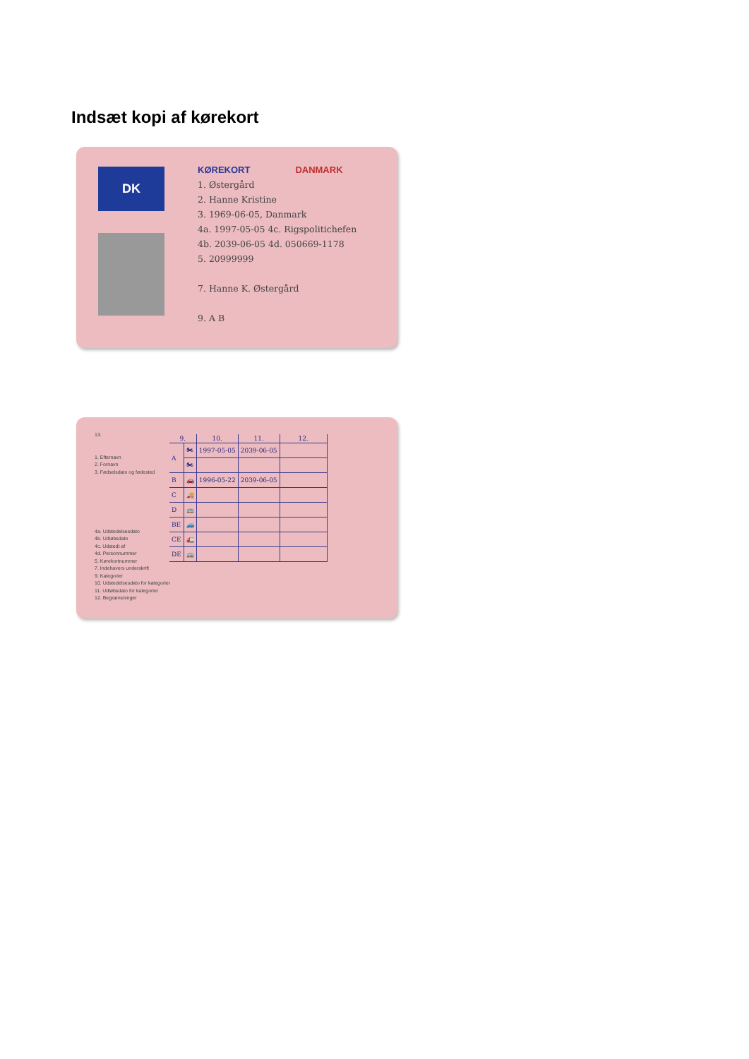Indsæt kopi af kørekort
DK
KØREKORT DANMARK
1. Østergård
2. Hanne Kristine
3. 1969-06-05, Danmark
4a. 1997-05-05 4c. Rigspolitichefen
4b. 2039-06-05 4d. 050669-1178
5. 20999999
7. Hanne K. Østergård
9. A B
13.
1. Efternavn
2. Fornavn
3. Fødselsdato og fødested
4a. Udstedelsesdato
4b. Udløbsdato
4c. Udstedt af
4d. Personnummer
5. Kørekortnummer
7. Indehavers underskrift
9. Kategorier
10. Udstedelsesdato for kategorier
11. Udløbsdato for kategorier
12. Begrænsninger
| 9. | | 10. | 11. | 12. |
| --- | --- | --- | --- | --- |
| A | 🏍 | 1997-05-05 | 2039-06-05 | |
| | 🏍 | | | |
| B | 🚗 | 1996-05-22 | 2039-06-05 | |
| C | 🚚 | | | |
| D | 🚌 | | | |
| BE | 🚙 | | | |
| CE | 🚛 | | | |
| DE | 🚌 | | | |